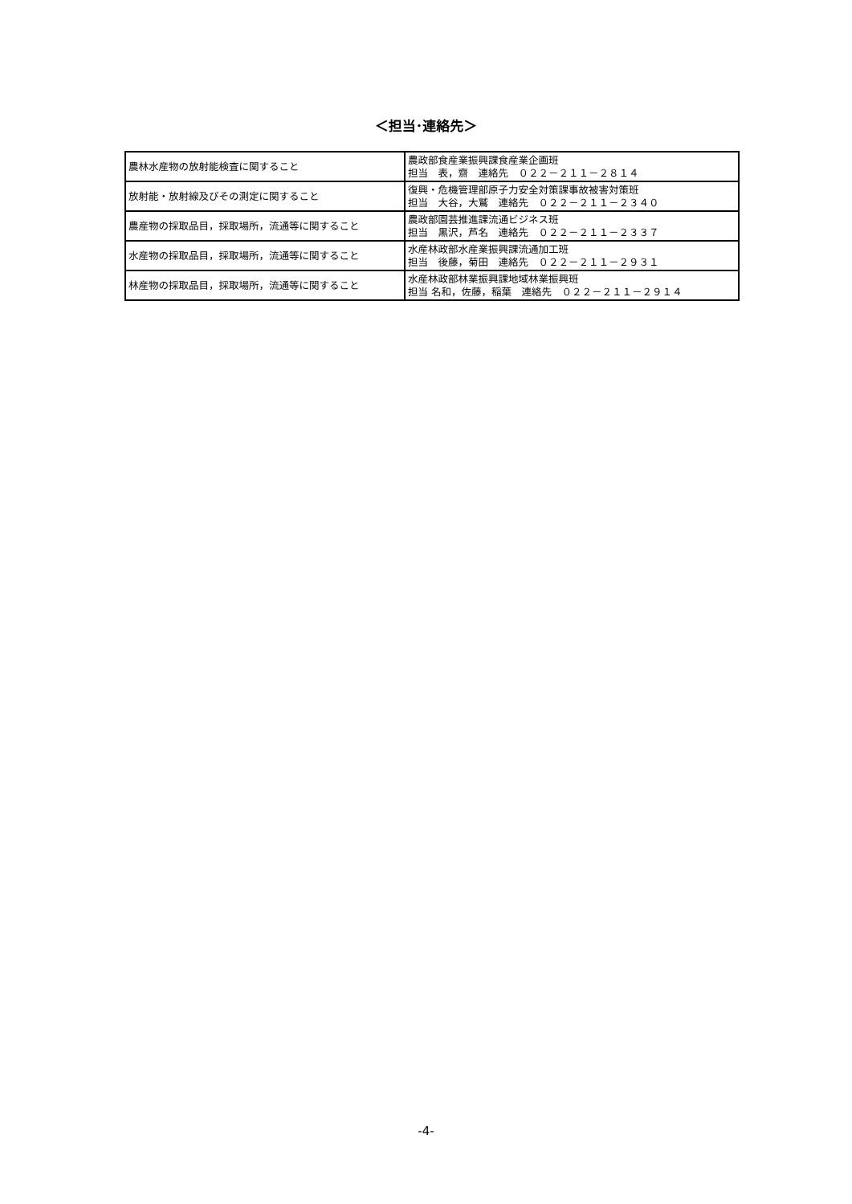＜担当･連絡先＞
| 農林水産物の放射能検査に関すること | 農政部食産業振興課食産業企画班 担当 表，齋 連絡先 ０２２－２１１－２８１４ |
| 放射能・放射線及びその測定に関すること | 復興・危機管理部原子力安全対策課事故被害対策班 担当 大谷，大鷲 連絡先 ０２２－２１１－２３４０ |
| 農産物の採取品目，採取場所，流通等に関すること | 農政部園芸推進課流通ビジネス班 担当 黒沢，芦名 連絡先 ０２２－２１１－２３３７ |
| 水産物の採取品目，採取場所，流通等に関すること | 水産林政部水産業振興課流通加工班 担当 後藤，菊田 連絡先 ０２２－２１１－２９３１ |
| 林産物の採取品目，採取場所，流通等に関すること | 水産林政部林業振興課地域林業振興班 担当 名和，佐藤，稲葉 連絡先 ０２２－２１１－２９１４ |
-4-